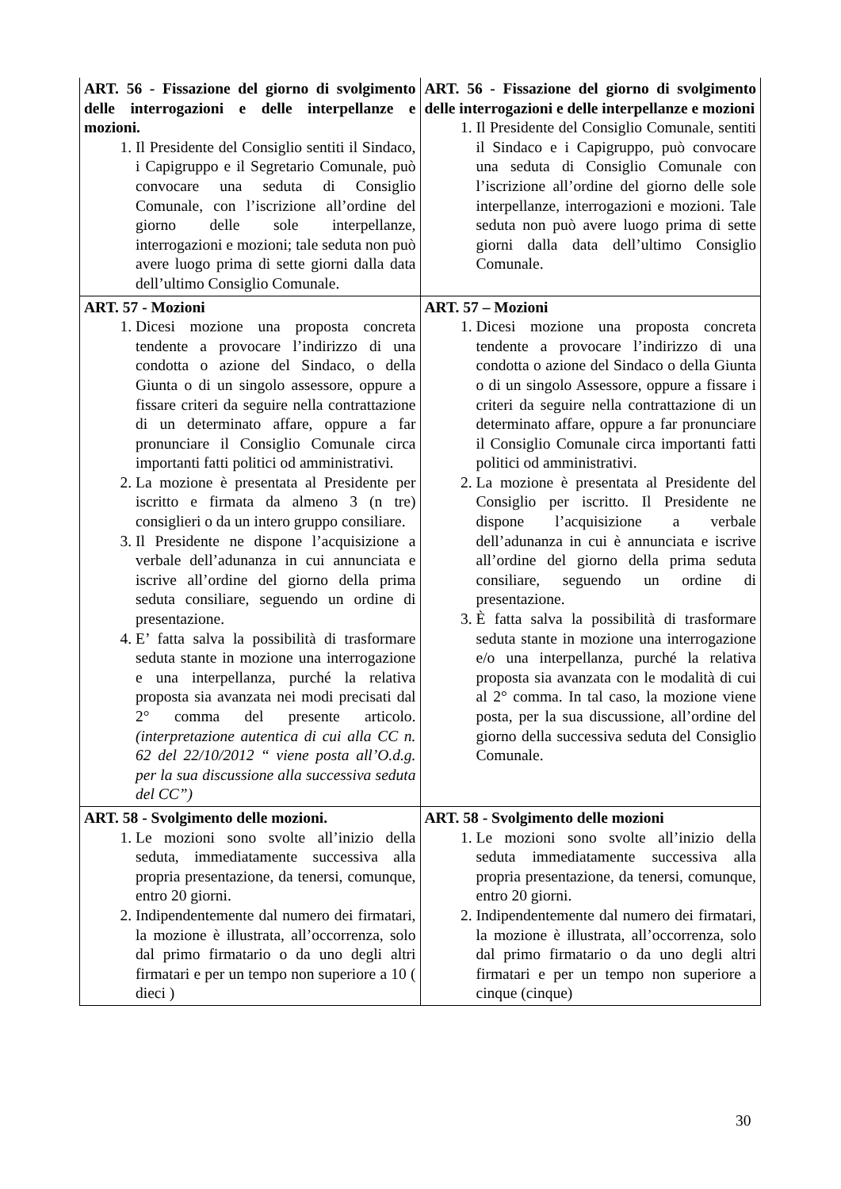| ART. 56 - Fissazione del giorno di svolgimento delle interrogazioni e delle interpellanze e mozioni. 1. Il Presidente del Consiglio sentiti il Sindaco, i Capigruppo e il Segretario Comunale, può convocare una seduta di Consiglio Comunale, con l’iscrizione all’ordine del giorno delle sole interpellanze, interrogazioni e mozioni; tale seduta non può avere luogo prima di sette giorni dalla data dell’ultimo Consiglio Comunale. | ART. 56 - Fissazione del giorno di svolgimento delle interrogazioni e delle interpellanze e mozioni 1. Il Presidente del Consiglio Comunale, sentiti il Sindaco e i Capigruppo, può convocare una seduta di Consiglio Comunale con l’iscrizione all’ordine del giorno delle sole interpellanze, interrogazioni e mozioni. Tale seduta non può avere luogo prima di sette giorni dalla data dell’ultimo Consiglio Comunale. |
| ART. 57 - Mozioni 1. Dicesi mozione una proposta concreta tendente a provocare l’indirizzo di una condotta o azione del Sindaco, o della Giunta o di un singolo assessore, oppure a fissare criteri da seguire nella contrattazione di un determinato affare, oppure a far pronunciare il Consiglio Comunale circa importanti fatti politici od amministrativi. 2. La mozione è presentata al Presidente per iscritto e firmata da almeno 3 (n tre) consiglieri o da un intero gruppo consiliare. 3. Il Presidente ne dispone l’acquisizione a verbale dell’adunanza in cui annunciata e iscrive all’ordine del giorno della prima seduta consiliare, seguendo un ordine di presentazione. 4. E’ fatta salva la possibilità di trasformare seduta stante in mozione una interrogazione e una interpellanza, purché la relativa proposta sia avanzata nei modi precisati dal 2° comma del presente articolo. (interpretazione autentica di cui alla CC n. 62 del 22/10/2012 “ viene posta all’O.d.g. per la sua discussione alla successiva seduta del CC”) | ART. 57 – Mozioni 1. Dicesi mozione una proposta concreta tendente a provocare l’indirizzo di una condotta o azione del Sindaco o della Giunta o di un singolo Assessore, oppure a fissare i criteri da seguire nella contrattazione di un determinato affare, oppure a far pronunciare il Consiglio Comunale circa importanti fatti politici od amministrativi. 2. La mozione è presentata al Presidente del Consiglio per iscritto. Il Presidente ne dispone l’acquisizione a verbale dell’adunanza in cui è annunciata e iscrive all’ordine del giorno della prima seduta consiliare, seguendo un ordine di presentazione. 3. È fatta salva la possibilità di trasformare seduta stante in mozione una interrogazione e/o una interpellanza, purché la relativa proposta sia avanzata con le modalità di cui al 2° comma. In tal caso, la mozione viene posta, per la sua discussione, all’ordine del giorno della successiva seduta del Consiglio Comunale. |
| ART. 58 - Svolgimento delle mozioni. 1. Le mozioni sono svolte all’inizio della seduta, immediatamente successiva alla propria presentazione, da tenersi, comunque, entro 20 giorni. 2. Indipendentemente dal numero dei firmatari, la mozione è illustrata, all’occorrenza, solo dal primo firmatario o da uno degli altri firmatari e per un tempo non superiore a 10 ( dieci ) | ART. 58 - Svolgimento delle mozioni 1. Le mozioni sono svolte all’inizio della seduta immediatamente successiva alla propria presentazione, da tenersi, comunque, entro 20 giorni. 2. Indipendentemente dal numero dei firmatari, la mozione è illustrata, all’occorrenza, solo dal primo firmatario o da uno degli altri firmatari e per un tempo non superiore a cinque (cinque) |
30